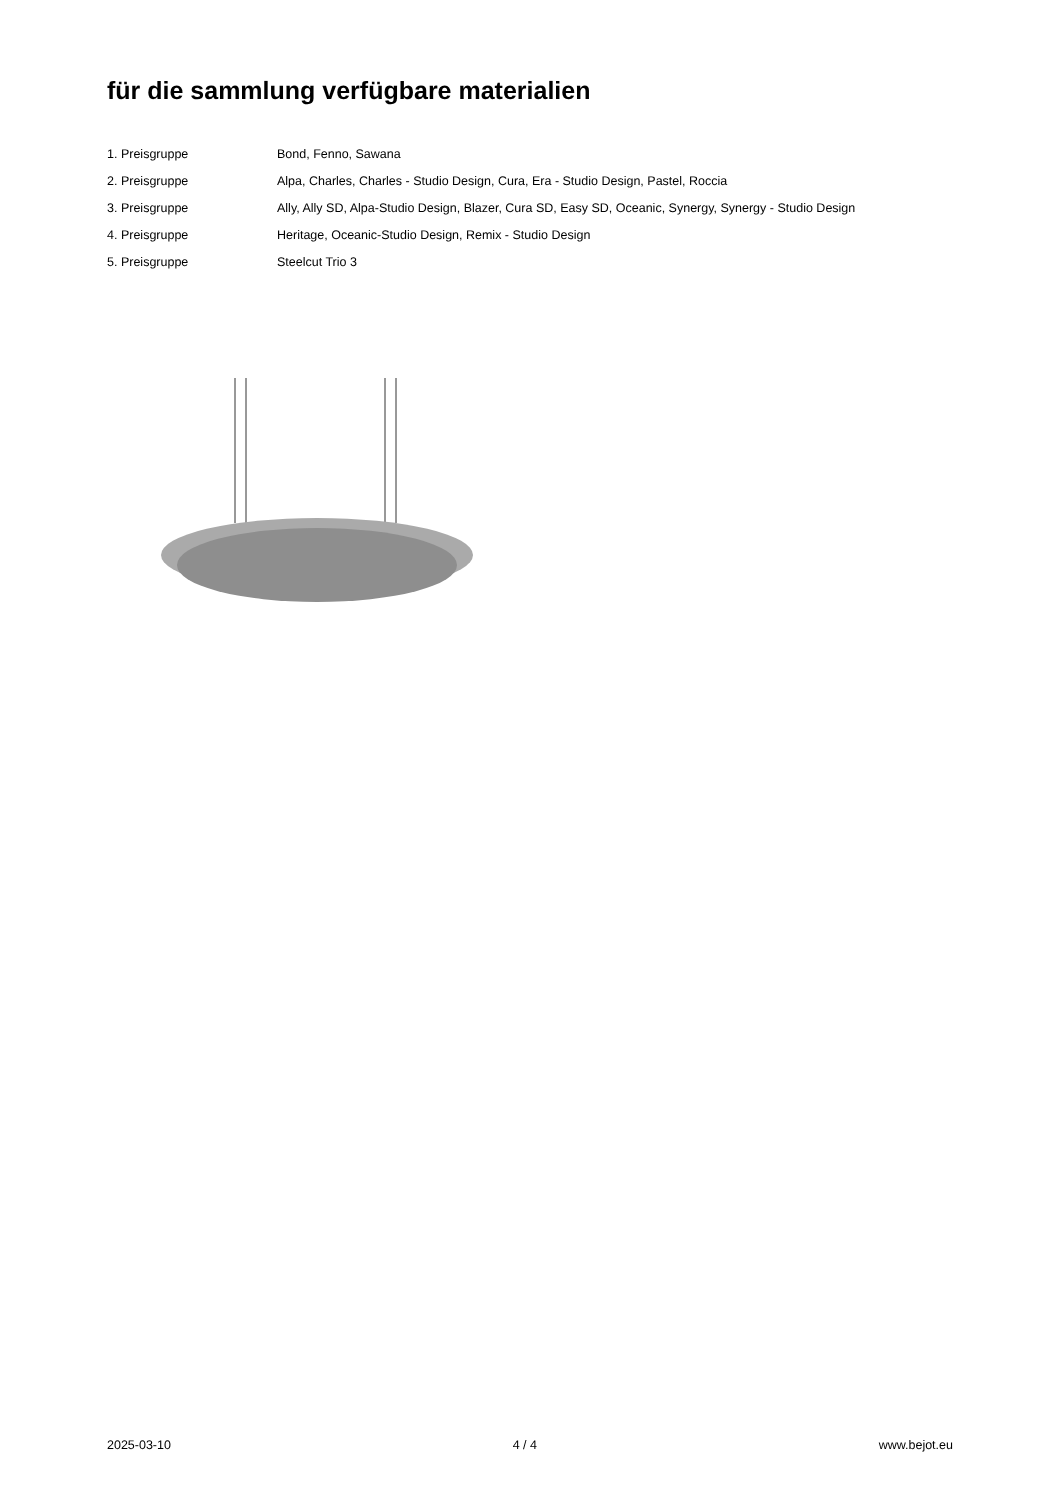für die sammlung verfügbare materialien
| 1. Preisgruppe | Bond, Fenno, Sawana |
| 2. Preisgruppe | Alpa, Charles, Charles - Studio Design, Cura, Era - Studio Design, Pastel, Roccia |
| 3. Preisgruppe | Ally, Ally SD, Alpa-Studio Design, Blazer, Cura SD, Easy SD, Oceanic, Synergy, Synergy - Studio Design |
| 4. Preisgruppe | Heritage, Oceanic-Studio Design, Remix - Studio Design |
| 5. Preisgruppe | Steelcut Trio 3 |
2025-03-10 4 / 4 www.bejot.eu